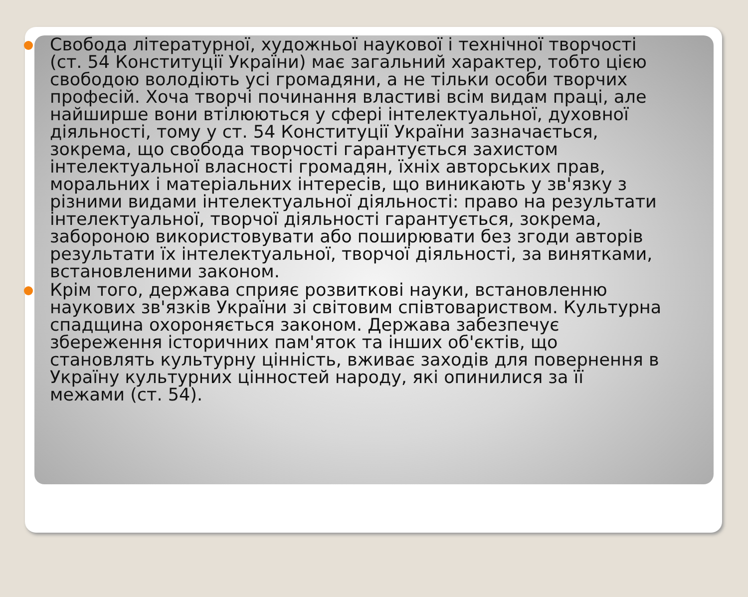Свобода літературної, художньої наукової і технічної творчості (ст. 54 Конституції України) має загальний характер, тобто цією свободою володіють усі громадяни, а не тільки особи творчих професій. Хоча творчі починання властиві всім видам праці, але найширше вони втілюються у сфері інтелектуальної, духовної діяльності, тому у ст. 54 Конституції України зазначається, зокрема, що свобода творчості гарантується захистом інтелектуальної власності громадян, їхніх авторських прав, моральних і матеріальних інтересів, що виникають у зв'язку з різними видами інтелектуальної діяльності: право на результати інтелектуальної, творчої діяльності гарантується, зокрема, забороною використовувати або поширювати без згоди авторів результати їх інтелектуальної, творчої діяльності, за винятками, встановленими законом.
Крім того, держава сприяє розвиткові науки, встановленню наукових зв'язків України зі світовим співтовариством. Культурна спадщина охороняється законом. Держава забезпечує збереження історичних пам'яток та інших об'єктів, що становлять культурну цінність, вживає заходів для повернення в Україну культурних цінностей народу, які опинилися за її межами (ст. 54).